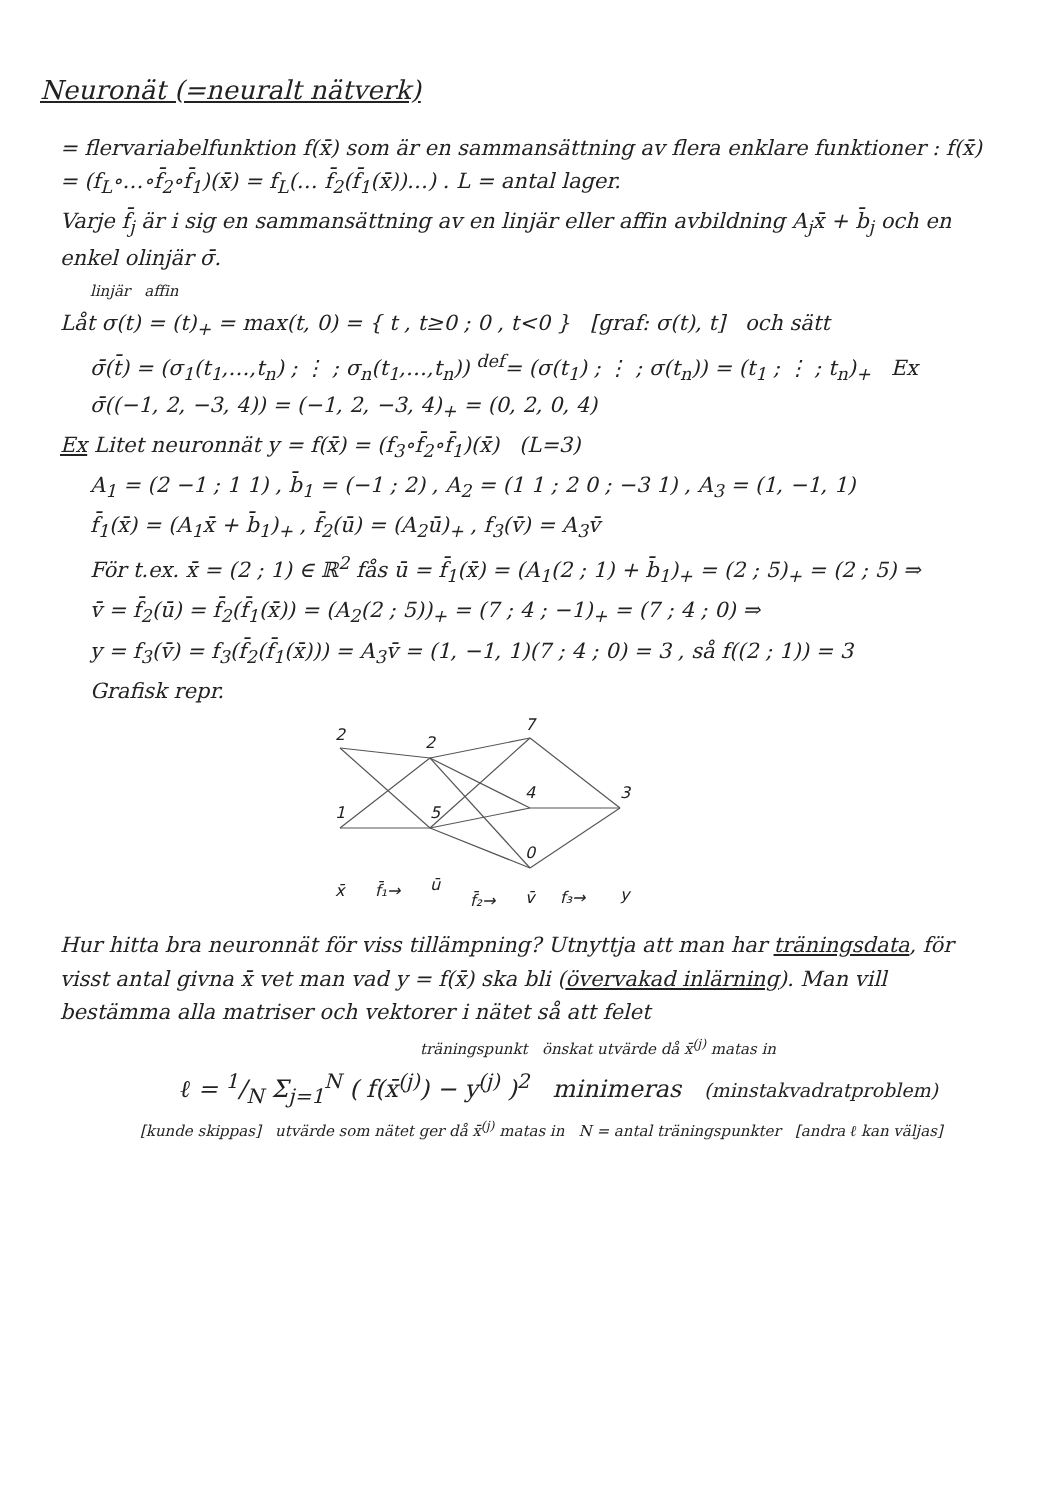Neuronät (=neuralt nätverk)
= flervariabelfunktion f(x̄) som är en sammansättning av flera enklare funktioner : f(x̄) = (f<sub>L</sub>∘…∘f̄<sub>2</sub>∘f̄<sub>1</sub>)(x̄) = f<sub>L</sub>(… f̄<sub>2</sub>(f̄<sub>1</sub>(x̄))…) . L = antal lager.
Varje f̄<sub>j</sub> är i sig en sammansättning av en linjär eller affin avbildning A<sub>j</sub>x̄ + b̄<sub>j</sub> och en enkel olinjär σ̄.
linjär affin
Låt σ(t) = (t)<sub>+</sub> = max(t, 0) = { t , t≥0 ; 0 , t<0 } [graf: σ(t), t] och sätt
σ̄(t̄) = (σ<sub>1</sub>(t<sub>1</sub>,…,t<sub>n</sub>) ; ⋮ ; σ<sub>n</sub>(t<sub>1</sub>,…,t<sub>n</sub>)) <sup>def</sup>= (σ(t<sub>1</sub>) ; ⋮ ; σ(t<sub>n</sub>)) = (t<sub>1</sub> ; ⋮ ; t<sub>n</sub>)<sub>+</sub> Ex σ̄((−1, 2, −3, 4)) = (−1, 2, −3, 4)<sub>+</sub> = (0, 2, 0, 4)
Ex Litet neuronnät y = f(x̄) = (f<sub>3</sub>∘f̄<sub>2</sub>∘f̄<sub>1</sub>)(x̄) (L=3)
A<sub>1</sub> = (2 −1 ; 1 1) , b̄<sub>1</sub> = (−1 ; 2) , A<sub>2</sub> = (1 1 ; 2 0 ; −3 1) , A<sub>3</sub> = (1, −1, 1)
f̄<sub>1</sub>(x̄) = (A<sub>1</sub>x̄ + b̄<sub>1</sub>)<sub>+</sub> , f̄<sub>2</sub>(ū) = (A<sub>2</sub>ū)<sub>+</sub> , f<sub>3</sub>(v̄) = A<sub>3</sub>v̄
För t.ex. x̄ = (2 ; 1) ∈ ℝ<sup>2</sup> fås ū = f̄<sub>1</sub>(x̄) = (A<sub>1</sub>(2 ; 1) + b̄<sub>1</sub>)<sub>+</sub> = (2 ; 5)<sub>+</sub> = (2 ; 5) ⇒
v̄ = f̄<sub>2</sub>(ū) = f̄<sub>2</sub>(f̄<sub>1</sub>(x̄)) = (A<sub>2</sub>(2 ; 5))<sub>+</sub> = (7 ; 4 ; −1)<sub>+</sub> = (7 ; 4 ; 0) ⇒
y = f<sub>3</sub>(v̄) = f<sub>3</sub>(f̄<sub>2</sub>(f̄<sub>1</sub>(x̄))) = A<sub>3</sub>v̄ = (1, −1, 1)(7 ; 4 ; 0) = 3 , så f((2 ; 1)) = 3
Grafisk repr.
2
1
2
5
7
4
0
3
x̄
f̄₁→
ū
f̄₂→
v̄
f₃→
y
Hur hitta bra neuronnät för viss tillämpning? Utnyttja att man har träningsdata, för visst antal givna x̄ vet man vad y = f(x̄) ska bli (övervakad inlärning). Man vill bestämma alla matriser och vektorer i nätet så att felet
träningspunkt önskat utvärde då x̄<sup>(j)</sup> matas in
ℓ = 1/N Σ<sub>j=1</sub><sup>N</sup> ( f(x̄<sup>(j)</sup>) − y<sup>(j)</sup> )<sup>2</sup> minimeras (minstakvadratproblem)
[kunde skippas] utvärde som nätet ger då x̄<sup>(j)</sup> matas in N = antal träningspunkter [andra ℓ kan väljas]